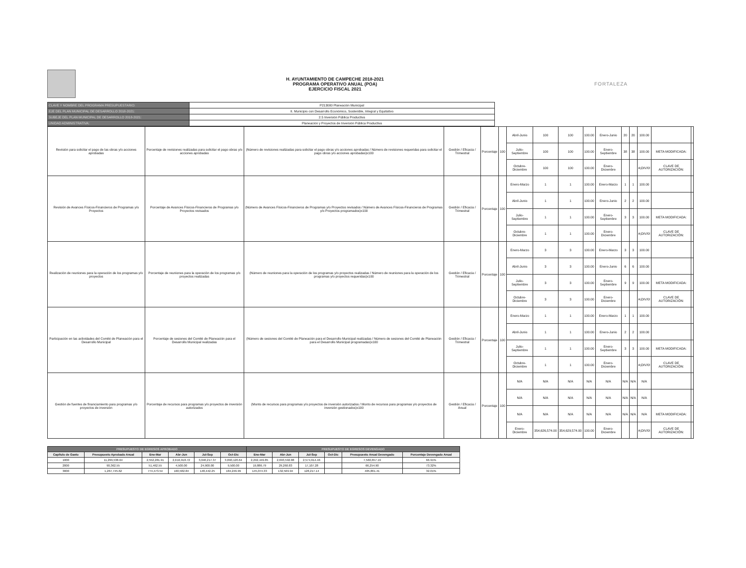H. AYUNTAMIENTO DE CAMPECHE 2018-2021
PROGRAMA OPERATIVO ANUAL (POA)
EJERCICIO FISCAL 2021
FORTALEZA
| CLAVE Y NOMBRE DEL PROGRAMA PRESUPUESTARIO: | P213000 Planeación Municipal |
| EJE DEL PLAN MUNICIPAL DE DESARROLLO 2018-2021: | II. Municipio con Desarrollo Económico, Sostenible, Integral y Equitativo |
| SUBEJE DEL PLAN MUNICIPAL DE DESARROLLO 2018-2021: | 2.5 Inversión Pública Productiva |
| UNIDAD ADMINISTRATIVA: | Planeación y Proyectos de Inversión Pública Productiva |
| Revisión para solicitar el pago de las obras y/o acciones aprobadas | Porcentaje de revisiones realizadas para solicitar el pago obras y/o acciones aprobadas | (Número de revisiones realizadas para solicitar el pago obras y/o acciones aprobadas / Número de revisiones requeridas para solicitar el pago obras y/o acciones aprobadas)x100 | Gestión / Eficacia / Trimestral | Porcentaje | 100 | Abril-Junio | 100 | 100 | 100.00 | Enero-Junio | 20 | 20 | 100.00 | | |
| | | | | | | Julio-Septiembre | 100 | 100 | 100.00 | Enero-Septiembre | 38 | 38 | 100.00 | META MODIFICADA: | |
| | | | | | | Octubre-Diciembre | 100 | 100 | 100.00 | Enero-Diciembre | | | #¡DIV/0! | CLAVE DE AUTORIZACIÓN: | |
| Revisión de Avances Físicos-Financieros de Programas y/o Proyectos | Porcentaje de Avances Físicos-Financieros de Programas y/o Proyectos revisados | (Número de Avances Físicos-Financieros de Programas y/o Proyectos revisados / Número de Avances Físicos-Financieros de Programas y/o Proyectos programados)x100 | Gestión / Eficacia / Trimestral | Porcentaje | 100 | Enero-Marzo | 1 | 1 | 100.00 | Enero-Marzo | 1 | 1 | 100.00 | | |
| | | | | | | Abril-Junio | 1 | 1 | 100.00 | Enero-Junio | 2 | 2 | 100.00 | | |
| | | | | | | Julio-Septiembre | 1 | 1 | 100.00 | Enero-Septiembre | 3 | 3 | 100.00 | META MODIFICADA: | |
| | | | | | | Octubre-Diciembre | 1 | 1 | 100.00 | Enero-Diciembre | | | #¡DIV/0! | CLAVE DE AUTORIZACIÓN: | |
| Realización de reuniones para la operación de los programas y/o proyectos | Porcentaje de reuniones para la operación de los programas y/o proyectos realizadas | (Número de reuniones para la operación de los programas y/o proyectos realizadas / Número de reuniones para la operación de los programas y/o proyectos requeridas)x100 | Gestión / Eficacia / Trimestral | Porcentaje | 100 | Enero-Marzo | 3 | 3 | 100.00 | Enero-Marzo | 3 | 3 | 100.00 | | |
| | | | | | | Abril-Junio | 3 | 3 | 100.00 | Enero-Junio | 6 | 6 | 100.00 | | |
| | | | | | | Julio-Septiembre | 3 | 3 | 100.00 | Enero-Septiembre | 9 | 9 | 100.00 | META MODIFICADA: | |
| | | | | | | Octubre-Diciembre | 3 | 3 | 100.00 | Enero-Diciembre | | | #¡DIV/0! | CLAVE DE AUTORIZACIÓN: | |
| Participación en las actividades del Comité de Planeación para el Desarrollo Municipal | Porcentaje de sesiones del Comité de Planeación para el Desarrollo Municipal realizadas | (Número de sesiones del Comité de Planeación para el Desarrollo Municipal realizadas / Número de sesiones del Comité de Planeación para el Desarrollo Municipal programadas)x100 | Gestión / Eficacia / Trimestral | Porcentaje | 100 | Enero-Marzo | 1 | 1 | 100.00 | Enero-Marzo | 1 | 1 | 100.00 | | |
| | | | | | | Abril-Junio | 1 | 1 | 100.00 | Enero-Junio | 2 | 2 | 100.00 | | |
| | | | | | | Julio-Septiembre | 1 | 1 | 100.00 | Enero-Septiembre | 3 | 3 | 100.00 | META MODIFICADA: | |
| | | | | | | Octubre-Diciembre | 1 | 1 | 100.00 | Enero-Diciembre | | | #¡DIV/0! | CLAVE DE AUTORIZACIÓN: | |
| Gestión de fuentes de financiamiento para programas y/o proyectos de inversión | Porcentaje de recursos para programas y/o proyectos de inversión autorizados | (Monto de recursos para programas y/o proyectos de inversión autorizados / Monto de recursos para programas y/o proyectos de inversión gestionados)x100 | Gestión / Eficacia / Anual | Porcentaje | 100 | N/A | N/A | N/A | N/A | N/A | N/A | N/A | N/A | | |
| | | | | | | N/A | N/A | N/A | N/A | N/A | N/A | N/A | N/A | | |
| | | | | | | N/A | N/A | N/A | N/A | N/A | N/A | N/A | N/A | META MODIFICADA: | |
| | | | | | | Enero-Diciembre | 354,626,574.00 | 354,629,574.00 | 100.00 | Enero-Diciembre | | | #¡DIV/0! | CLAVE DE AUTORIZACIÓN: | |
| PRESUPUESTO DE EGRESOS APROBADO | | | | | | PRESUPUESTO DE EGRESOS DEVENGADO | | | | | |
| --- | --- | --- | --- | --- | --- | --- | --- | --- | --- | --- | --- |
| Capítulo de Gasto | Presupuesto Aprobado Anual | Ene-Mar | Abr-Jun | Jul-Sep | Oct-Dic | Ene-Mar | Abr-Jun | Jul-Sep | Oct-Dic | Presupuesto Anual Devengado | Porcentaje Devengado Anual |
| 1000 | 11,299,538.64 | 2,552,281.91 | 2,616,918.72 | 3,040,217.37 | 3,090,120.64 | 2,292,449.85 | 2,693,592.88 | 2,574,614.46 | | 7,560,657.19 | 66.91% |
| 2000 | 90,362.55 | 51,462.55 | 4,500.00 | 24,900.00 | 9,500.00 | 19,886.79 | 29,260.83 | 17,107.28 | | 66,254.90 | 73.32% |
| 3000 | 1,267,745.62 | 774,473.54 | 160,582.84 | 148,442.25 | 184,246.99 | 145,074.33 | 132,569.94 | 128,217.14 | | 405,861.41 | 32.01% |